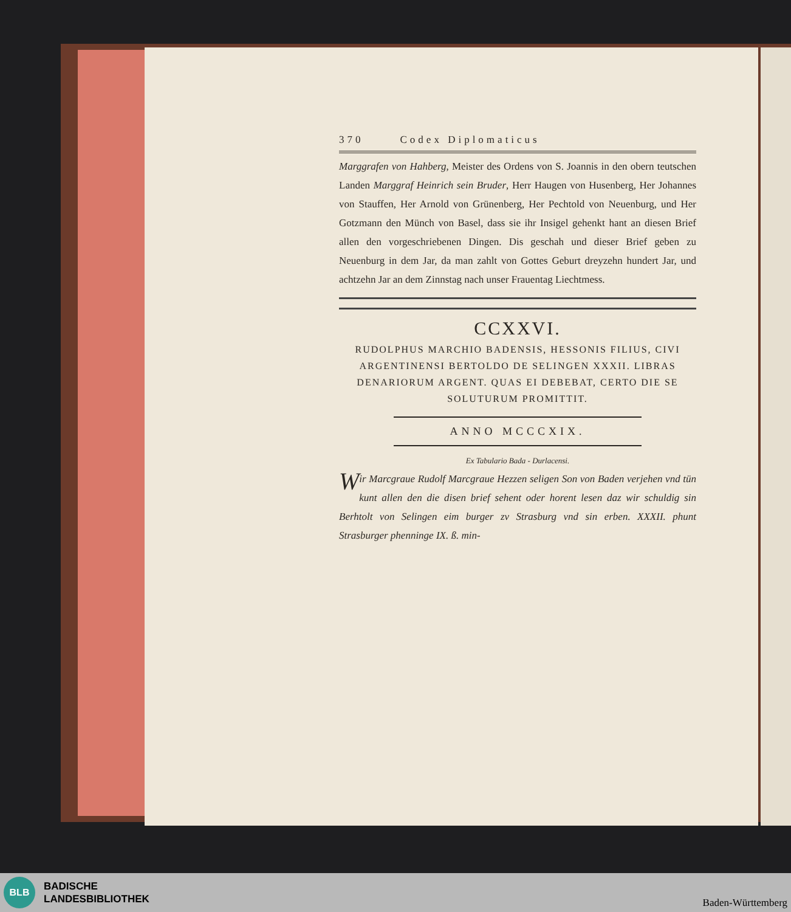370 Codex Diplomaticus
Marggrafen von Hahberg, Meister des Ordens von S. Joannis in den obern teutschen Landen Marggraf Heinrich sein Bruder, Herr Haugen von Husenberg, Her Johannes von Stauffen, Her Arnold von Grünenberg, Her Pechtold von Neuenburg, und Her Gotzmann den Münch von Basel, dass sie ihr Insigel gehenkt hant an diesen Brief allen den vorgeschriebenen Dingen. Dis geschah und dieser Brief geben zu Neuenburg in dem Jar, da man zahlt von Gottes Geburt dreyzehn hundert Jar, und achtzehn Jar an dem Zinnstag nach unser Frauentag Liechtmess.
CCXXVI.
RUDOLPHUS MARCHIO BADENSIS, HESSONIS FILIUS, CIVI ARGENTINENSI BERTOLDO DE SELINGEN XXXII. LIBRAS DENARIORUM ARGENT. QUAS EI DEBEBAT, CERTO DIE SE SOLUTURUM PROMITTIT.
ANNO MCCCXIX.
Ex Tabulario Bada - Durlacensi.
Wir Marcgraue Rudolf Marcgraue Hezzen seligen Son von Baden verjehen vnd tün kunt allen den die disen brief sehent oder horent lesen daz wir schuldig sin Berhtolt von Selingen eim burger zv Strasburg vnd sin erben. XXXII. phunt Strasburger phenninge IX. ß. min-
BLB
BADISCHE
LANDESBIBLIOTHEK
Baden-Württemberg